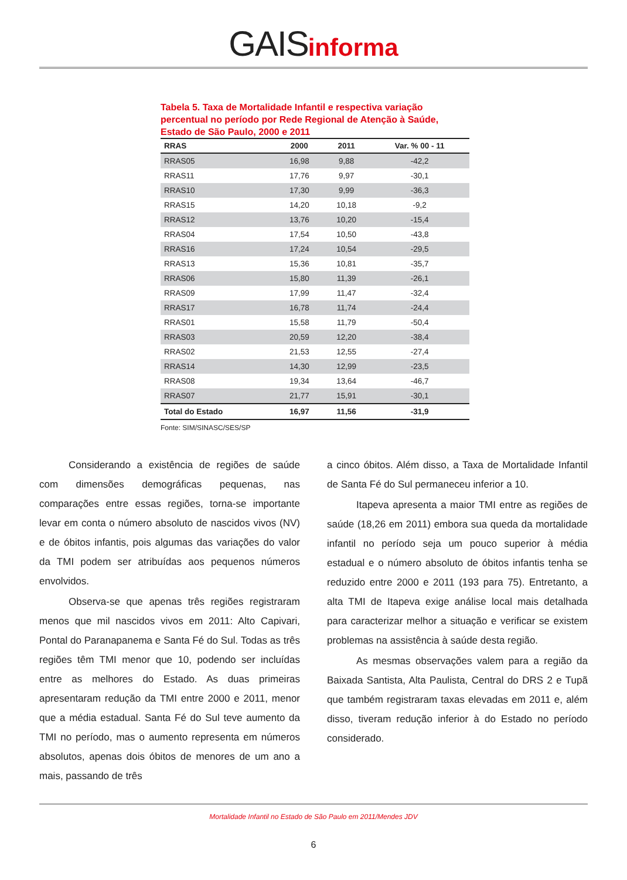GAIS informa
Tabela 5. Taxa de Mortalidade Infantil e respectiva variação percentual no período por Rede Regional de Atenção à Saúde, Estado de São Paulo, 2000 e 2011
| RRAS | 2000 | 2011 | Var. % 00 - 11 |
| --- | --- | --- | --- |
| RRAS05 | 16,98 | 9,88 | -42,2 |
| RRAS11 | 17,76 | 9,97 | -30,1 |
| RRAS10 | 17,30 | 9,99 | -36,3 |
| RRAS15 | 14,20 | 10,18 | -9,2 |
| RRAS12 | 13,76 | 10,20 | -15,4 |
| RRAS04 | 17,54 | 10,50 | -43,8 |
| RRAS16 | 17,24 | 10,54 | -29,5 |
| RRAS13 | 15,36 | 10,81 | -35,7 |
| RRAS06 | 15,80 | 11,39 | -26,1 |
| RRAS09 | 17,99 | 11,47 | -32,4 |
| RRAS17 | 16,78 | 11,74 | -24,4 |
| RRAS01 | 15,58 | 11,79 | -50,4 |
| RRAS03 | 20,59 | 12,20 | -38,4 |
| RRAS02 | 21,53 | 12,55 | -27,4 |
| RRAS14 | 14,30 | 12,99 | -23,5 |
| RRAS08 | 19,34 | 13,64 | -46,7 |
| RRAS07 | 21,77 | 15,91 | -30,1 |
| Total do Estado | 16,97 | 11,56 | -31,9 |
Fonte: SIM/SINASC/SES/SP
Considerando a existência de regiões de saúde com dimensões demográficas pequenas, nas comparações entre essas regiões, torna-se importante levar em conta o número absoluto de nascidos vivos (NV) e de óbitos infantis, pois algumas das variações do valor da TMI podem ser atribuídas aos pequenos números envolvidos.
Observa-se que apenas três regiões registraram menos que mil nascidos vivos em 2011: Alto Capivari, Pontal do Paranapanema e Santa Fé do Sul. Todas as três regiões têm TMI menor que 10, podendo ser incluídas entre as melhores do Estado. As duas primeiras apresentaram redução da TMI entre 2000 e 2011, menor que a média estadual. Santa Fé do Sul teve aumento da TMI no período, mas o aumento representa em números absolutos, apenas dois óbitos de menores de um ano a mais, passando de três
a cinco óbitos. Além disso, a Taxa de Mortalidade Infantil de Santa Fé do Sul permaneceu inferior a 10.
Itapeva apresenta a maior TMI entre as regiões de saúde (18,26 em 2011) embora sua queda da mortalidade infantil no período seja um pouco superior à média estadual e o número absoluto de óbitos infantis tenha se reduzido entre 2000 e 2011 (193 para 75). Entretanto, a alta TMI de Itapeva exige análise local mais detalhada para caracterizar melhor a situação e verificar se existem problemas na assistência à saúde desta região.
As mesmas observações valem para a região da Baixada Santista, Alta Paulista, Central do DRS 2 e Tupã que também registraram taxas elevadas em 2011 e, além disso, tiveram redução inferior à do Estado no período considerado.
Mortalidade Infantil no Estado de São Paulo em 2011/Mendes JDV
6